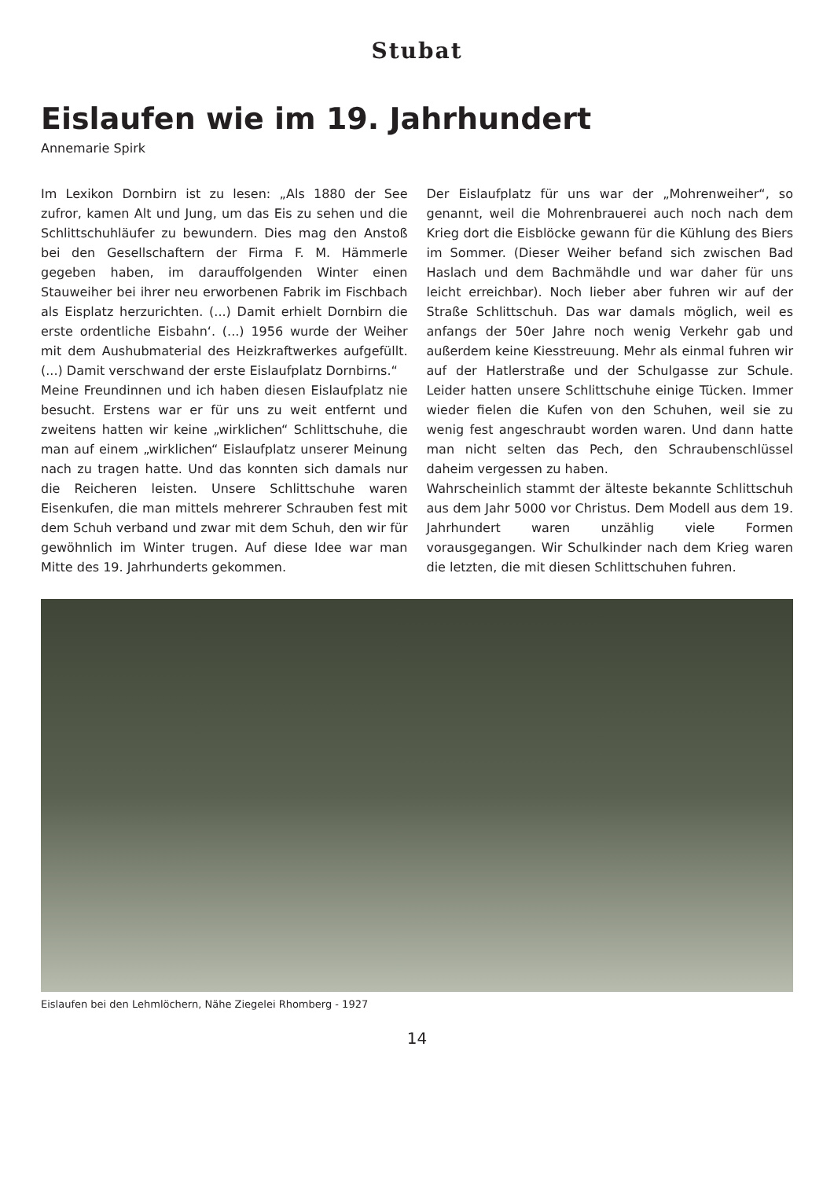Stubat
Eislaufen wie im 19. Jahrhundert
Annemarie Spirk
Im Lexikon Dornbirn ist zu lesen: „Als 1880 der See zufror, kamen Alt und Jung, um das Eis zu sehen und die Schlittschuhläufer zu bewundern. Dies mag den Anstoß bei den Gesellschaftern der Firma F. M. Hämmerle gegeben haben, im darauffolgenden Winter einen Stauweiher bei ihrer neu erworbenen Fabrik im Fischbach als Eisplatz herzurichten. (...) Damit erhielt Dornbirn die erste ordentliche Eisbahn‘. (...) 1956 wurde der Weiher mit dem Aushubmaterial des Heizkraftwerkes aufgefüllt. (...) Damit verschwand der erste Eislaufplatz Dornbirns.“
Meine Freundinnen und ich haben diesen Eislaufplatz nie besucht. Erstens war er für uns zu weit entfernt und zweitens hatten wir keine „wirklichen“ Schlittschuhe, die man auf einem „wirklichen“ Eislaufplatz unserer Meinung nach zu tragen hatte. Und das konnten sich damals nur die Reicheren leisten. Unsere Schlittschuhe waren Eisenkufen, die man mittels mehrerer Schrauben fest mit dem Schuh verband und zwar mit dem Schuh, den wir für gewöhnlich im Winter trugen. Auf diese Idee war man Mitte des 19. Jahrhunderts gekommen.
Der Eislaufplatz für uns war der „Mohrenweiher“, so genannt, weil die Mohrenbrauerei auch noch nach dem Krieg dort die Eisblöcke gewann für die Kühlung des Biers im Sommer. (Dieser Weiher befand sich zwischen Bad Haslach und dem Bachmähdle und war daher für uns leicht erreichbar). Noch lieber aber fuhren wir auf der Straße Schlittschuh. Das war damals möglich, weil es anfangs der 50er Jahre noch wenig Verkehr gab und außerdem keine Kiesstreuung. Mehr als einmal fuhren wir auf der Hatlerstraße und der Schulgasse zur Schule. Leider hatten unsere Schlittschuhe einige Tücken. Immer wieder fielen die Kufen von den Schuhen, weil sie zu wenig fest angeschraubt worden waren. Und dann hatte man nicht selten das Pech, den Schraubenschlüssel daheim vergessen zu haben.
Wahrscheinlich stammt der älteste bekannte Schlittschuh aus dem Jahr 5000 vor Christus. Dem Modell aus dem 19. Jahrhundert waren unzählig viele Formen vorausgegangen. Wir Schulkinder nach dem Krieg waren die letzten, die mit diesen Schlittschuhen fuhren.
Eislaufen bei den Lehmlöchern, Nähe Ziegelei Rhomberg - 1927
14